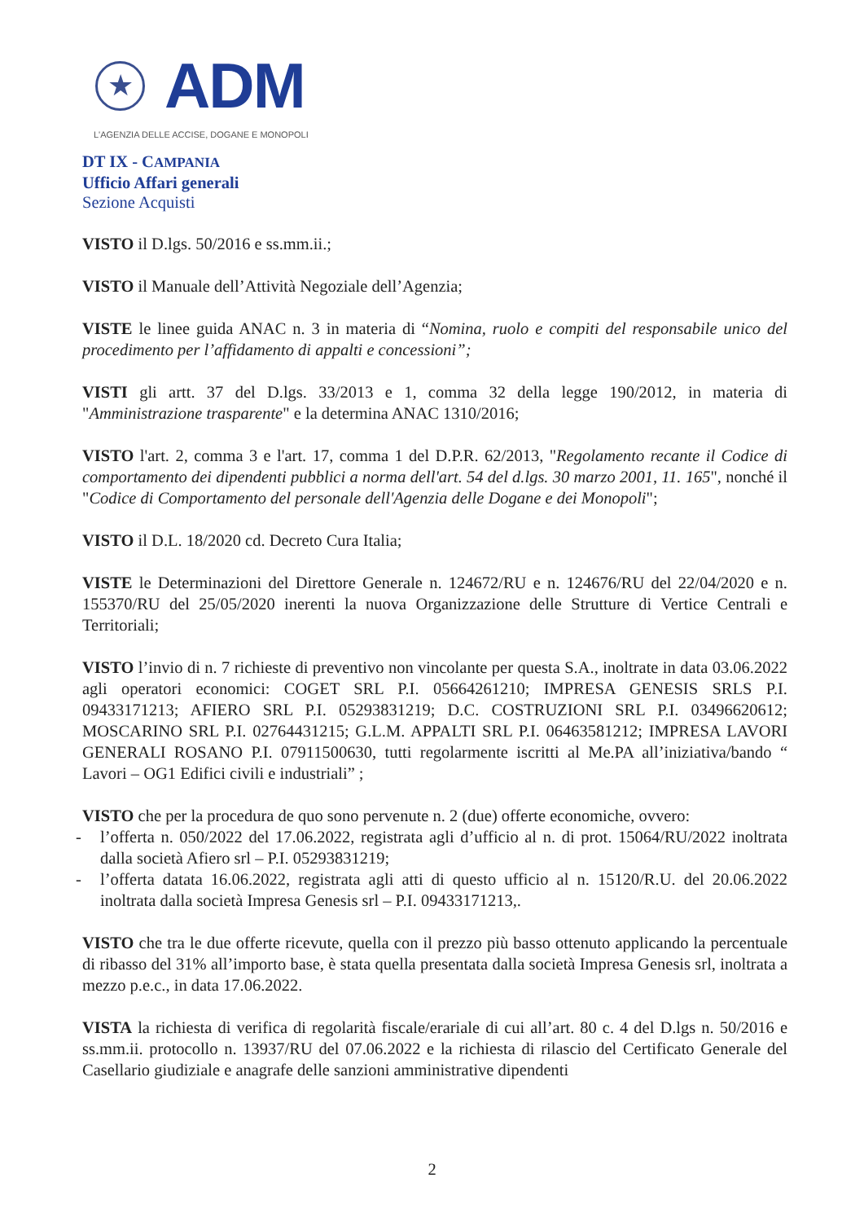★
ADM
L'AGENZIA DELLE ACCISE, DOGANE E MONOPOLI
DT IX - CAMPANIA
Ufficio Affari generali
Sezione Acquisti
VISTO il D.lgs. 50/2016 e ss.mm.ii.;
VISTO il Manuale dell’Attività Negoziale dell’Agenzia;
VISTE le linee guida ANAC n. 3 in materia di “Nomina, ruolo e compiti del responsabile unico del procedimento per l’affidamento di appalti e concessioni”;
VISTI gli artt. 37 del D.lgs. 33/2013 e 1, comma 32 della legge 190/2012, in materia di "Amministrazione trasparente" e la determina ANAC 1310/2016;
VISTO l'art. 2, comma 3 e l'art. 17, comma 1 del D.P.R. 62/2013, "Regolamento recante il Codice di comportamento dei dipendenti pubblici a norma dell'art. 54 del d.lgs. 30 marzo 2001, 11. 165", nonché il "Codice di Comportamento del personale dell'Agenzia delle Dogane e dei Monopoli";
VISTO il D.L. 18/2020 cd. Decreto Cura Italia;
VISTE le Determinazioni del Direttore Generale n. 124672/RU e n. 124676/RU del 22/04/2020 e n. 155370/RU del 25/05/2020 inerenti la nuova Organizzazione delle Strutture di Vertice Centrali e Territoriali;
VISTO l’invio di n. 7 richieste di preventivo non vincolante per questa S.A., inoltrate in data 03.06.2022 agli operatori economici: COGET SRL P.I. 05664261210; IMPRESA GENESIS SRLS P.I. 09433171213; AFIERO SRL P.I. 05293831219; D.C. COSTRUZIONI SRL P.I. 03496620612; MOSCARINO SRL P.I. 02764431215; G.L.M. APPALTI SRL P.I. 06463581212; IMPRESA LAVORI GENERALI ROSANO P.I. 07911500630, tutti regolarmente iscritti al Me.PA all’iniziativa/bando “ Lavori – OG1 Edifici civili e industriali” ;
VISTO che per la procedura de quo sono pervenute n. 2 (due) offerte economiche, ovvero:
- l’offerta n. 050/2022 del 17.06.2022, registrata agli d’ufficio al n. di prot. 15064/RU/2022 inoltrata dalla società Afiero srl – P.I. 05293831219;
- l’offerta datata 16.06.2022, registrata agli atti di questo ufficio al n. 15120/R.U. del 20.06.2022 inoltrata dalla società Impresa Genesis srl – P.I. 09433171213,.
VISTO che tra le due offerte ricevute, quella con il prezzo più basso ottenuto applicando la percentuale di ribasso del 31% all’importo base, è stata quella presentata dalla società Impresa Genesis srl, inoltrata a mezzo p.e.c., in data 17.06.2022.
VISTA la richiesta di verifica di regolarità fiscale/erariale di cui all’art. 80 c. 4 del D.lgs n. 50/2016 e ss.mm.ii. protocollo n. 13937/RU del 07.06.2022 e la richiesta di rilascio del Certificato Generale del Casellario giudiziale e anagrafe delle sanzioni amministrative dipendenti
2